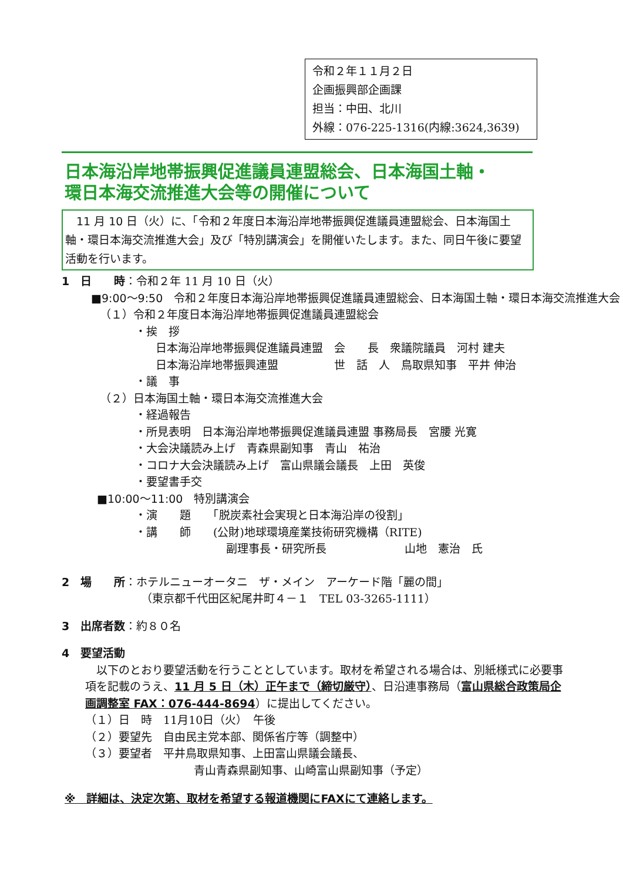令和２年１１月２日
企画振興部企画課
担当：中田、北川
外線：076-225-1316(内線:3624,3639)
日本海沿岸地帯振興促進議員連盟総会、日本海国土軸・
環日本海交流推進大会等の開催について
　11 月 10 日（火）に、「令和２年度日本海沿岸地帯振興促進議員連盟総会、日本海国土軸・環日本海交流推進大会」及び「特別講演会」を開催いたします。また、同日午後に要望活動を行います。
1　日　　時：令和２年 11 月 10 日（火）
■9:00～9:50　令和２年度日本海沿岸地帯振興促進議員連盟総会、日本海国土軸・環日本海交流推進大会
（１）令和２年度日本海沿岸地帯振興促進議員連盟総会
・挨　拶
日本海沿岸地帯振興促進議員連盟　会　　長　衆議院議員　河村 建夫
日本海沿岸地帯振興連盟　　　　　世　話　人　鳥取県知事　平井 伸治
・議　事
（２）日本海国土軸・環日本海交流推進大会
・経過報告
・所見表明　日本海沿岸地帯振興促進議員連盟 事務局長　宮腰 光寛
・大会決議読み上げ　青森県副知事　青山　祐治
・コロナ大会決議読み上げ　富山県議会議長　上田　英俊
・要望書手交
■10:00～11:00　特別講演会
・演　　題　　「脱炭素社会実現と日本海沿岸の役割」
・講　　師　　(公財)地球環境産業技術研究機構（RITE)
副理事長・研究所長　　　　　　　山地　憲治　氏
2　場　　所：ホテルニューオータニ　ザ・メイン　アーケード階「麗の間」
（東京都千代田区紀尾井町４－１　TEL 03-3265-1111）
3　出席者数：約８０名
4　要望活動
　以下のとおり要望活動を行うこととしています。取材を希望される場合は、別紙様式に必要事項を記載のうえ、11 月 5 日（木）正午まで（締切厳守）、日沿連事務局（富山県総合政策局企画調整室 FAX：076-444-8694）に提出してください。
（１）日　時　11月10日（火）　午後
（２）要望先　自由民主党本部、関係省庁等（調整中）
（３）要望者　平井鳥取県知事、上田富山県議会議長、
青山青森県副知事、山崎富山県副知事（予定）
※　詳細は、決定次第、取材を希望する報道機関にFAXにて連絡します。